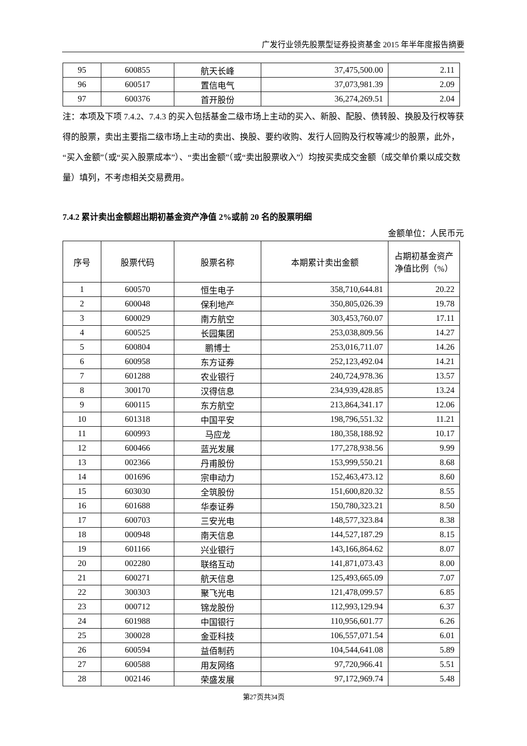广发行业领先股票型证券投资基金 2015 年半年度报告摘要
| 95 | 600855 | 航天长峰 | 37,475,500.00 | 2.11 |
| 96 | 600517 | 置信电气 | 37,073,981.39 | 2.09 |
| 97 | 600376 | 首开股份 | 36,274,269.51 | 2.04 |
注：本项及下项 7.4.2、7.4.3 的买入包括基金二级市场上主动的买入、新股、配股、债转股、换股及行权等获得的股票，卖出主要指二级市场上主动的卖出、换股、要约收购、发行人回购及行权等减少的股票，此外，“买入金额”（或“买入股票成本”）、“卖出金额”（或“卖出股票收入”）均按买卖成交金额（成交单价乘以成交数量）填列，不考虑相关交易费用。
7.4.2 累计卖出金额超出期初基金资产净值 2%或前 20 名的股票明细
金额单位：人民币元
| 序号 | 股票代码 | 股票名称 | 本期累计卖出金额 | 占期初基金资产净值比例（%） |
| --- | --- | --- | --- | --- |
| 1 | 600570 | 恒生电子 | 358,710,644.81 | 20.22 |
| 2 | 600048 | 保利地产 | 350,805,026.39 | 19.78 |
| 3 | 600029 | 南方航空 | 303,453,760.07 | 17.11 |
| 4 | 600525 | 长园集团 | 253,038,809.56 | 14.27 |
| 5 | 600804 | 鹏博士 | 253,016,711.07 | 14.26 |
| 6 | 600958 | 东方证券 | 252,123,492.04 | 14.21 |
| 7 | 601288 | 农业银行 | 240,724,978.36 | 13.57 |
| 8 | 300170 | 汉得信息 | 234,939,428.85 | 13.24 |
| 9 | 600115 | 东方航空 | 213,864,341.17 | 12.06 |
| 10 | 601318 | 中国平安 | 198,796,551.32 | 11.21 |
| 11 | 600993 | 马应龙 | 180,358,188.92 | 10.17 |
| 12 | 600466 | 蓝光发展 | 177,278,938.56 | 9.99 |
| 13 | 002366 | 丹甫股份 | 153,999,550.21 | 8.68 |
| 14 | 001696 | 宗申动力 | 152,463,473.12 | 8.60 |
| 15 | 603030 | 全筑股份 | 151,600,820.32 | 8.55 |
| 16 | 601688 | 华泰证券 | 150,780,323.21 | 8.50 |
| 17 | 600703 | 三安光电 | 148,577,323.84 | 8.38 |
| 18 | 000948 | 南天信息 | 144,527,187.29 | 8.15 |
| 19 | 601166 | 兴业银行 | 143,166,864.62 | 8.07 |
| 20 | 002280 | 联络互动 | 141,871,073.43 | 8.00 |
| 21 | 600271 | 航天信息 | 125,493,665.09 | 7.07 |
| 22 | 300303 | 聚飞光电 | 121,478,099.57 | 6.85 |
| 23 | 000712 | 锦龙股份 | 112,993,129.94 | 6.37 |
| 24 | 601988 | 中国银行 | 110,956,601.77 | 6.26 |
| 25 | 300028 | 金亚科技 | 106,557,071.54 | 6.01 |
| 26 | 600594 | 益佰制药 | 104,544,641.08 | 5.89 |
| 27 | 600588 | 用友网络 | 97,720,966.41 | 5.51 |
| 28 | 002146 | 荣盛发展 | 97,172,969.74 | 5.48 |
第27页共34页